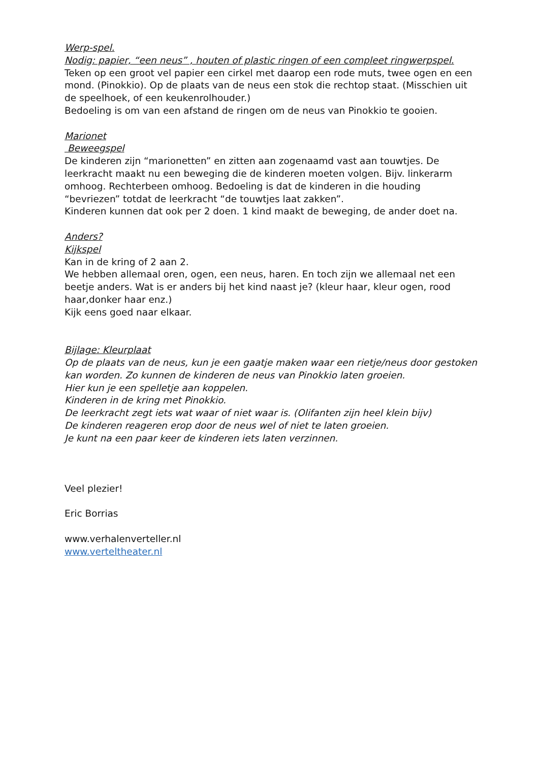Werp-spel.
Nodig: papier, “een neus” , houten of plastic ringen of een compleet ringwerpspel.
Teken op een groot vel papier een cirkel met daarop een rode muts, twee ogen en een mond. (Pinokkio). Op de plaats van de neus een stok die rechtop staat. (Misschien uit de speelhoek, of een keukenrolhouder.)
Bedoeling is om van een afstand de ringen om de neus van Pinokkio te gooien.
Marionet
Beweegspel
De kinderen zijn “marionetten” en zitten aan zogenaamd vast aan touwtjes. De leerkracht maakt nu een beweging die de kinderen moeten volgen. Bijv. linkerarm omhoog. Rechterbeen omhoog. Bedoeling is dat de kinderen in die houding “bevriezen” totdat de leerkracht “de touwtjes laat zakken”.
Kinderen kunnen dat ook per 2 doen. 1 kind maakt de beweging, de ander doet na.
Anders?
Kijkspel
Kan in de kring of 2 aan 2.
We hebben allemaal oren, ogen, een neus, haren. En toch zijn we allemaal net een beetje anders. Wat is er anders bij het kind naast je? (kleur haar, kleur ogen, rood haar,donker haar enz.)
Kijk eens goed naar elkaar.
Bijlage: Kleurplaat
Op de plaats van de neus, kun je een gaatje maken waar een rietje/neus door gestoken kan worden. Zo kunnen de kinderen de neus van Pinokkio laten groeien.
Hier kun je een spelletje aan koppelen.
Kinderen in de kring met Pinokkio.
De leerkracht zegt iets wat waar of niet waar is. (Olifanten zijn heel klein bijv)
De kinderen reageren erop door de neus wel of niet te laten groeien.
Je kunt na een paar keer de kinderen iets laten verzinnen.
Veel plezier!
Eric Borrias
www.verhalenverteller.nl
www.verteltheater.nl